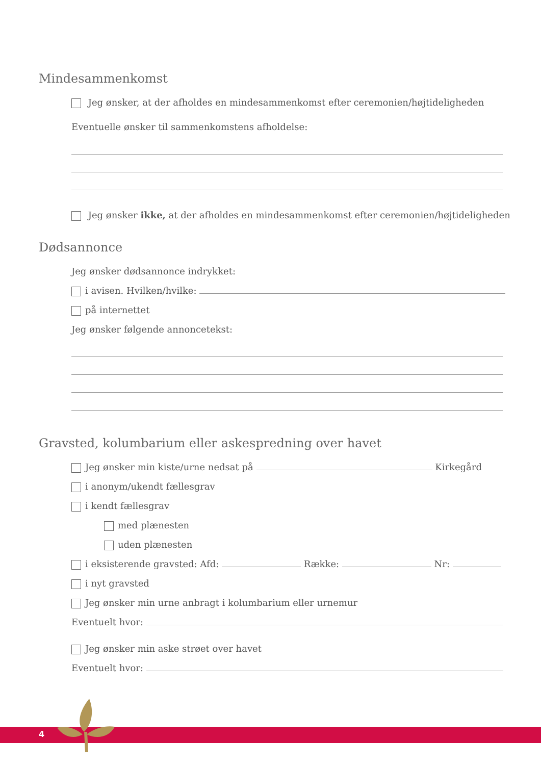Mindesammenkomst
Jeg ønsker, at der afholdes en mindesammenkomst efter ceremonien/højtideligheden
Eventuelle ønsker til sammenkomstens afholdelse:
Jeg ønsker ikke, at der afholdes en mindesammenkomst efter ceremonien/højtideligheden
Dødsannonce
Jeg ønsker dødsannonce indrykket:
i avisen. Hvilken/hvilke:
på internettet
Jeg ønsker følgende annoncetekst:
Gravsted, kolumbarium eller askespredning over havet
Jeg ønsker min kiste/urne nedsat på Kirkegård
i anonym/ukendt fællesgrav
i kendt fællesgrav
med plænesten
uden plænesten
i eksisterende gravsted: Afd: Række: Nr:
i nyt gravsted
Jeg ønsker min urne anbragt i kolumbarium eller urnemur
Eventuelt hvor:
Jeg ønsker min aske strøet over havet
Eventuelt hvor:
4